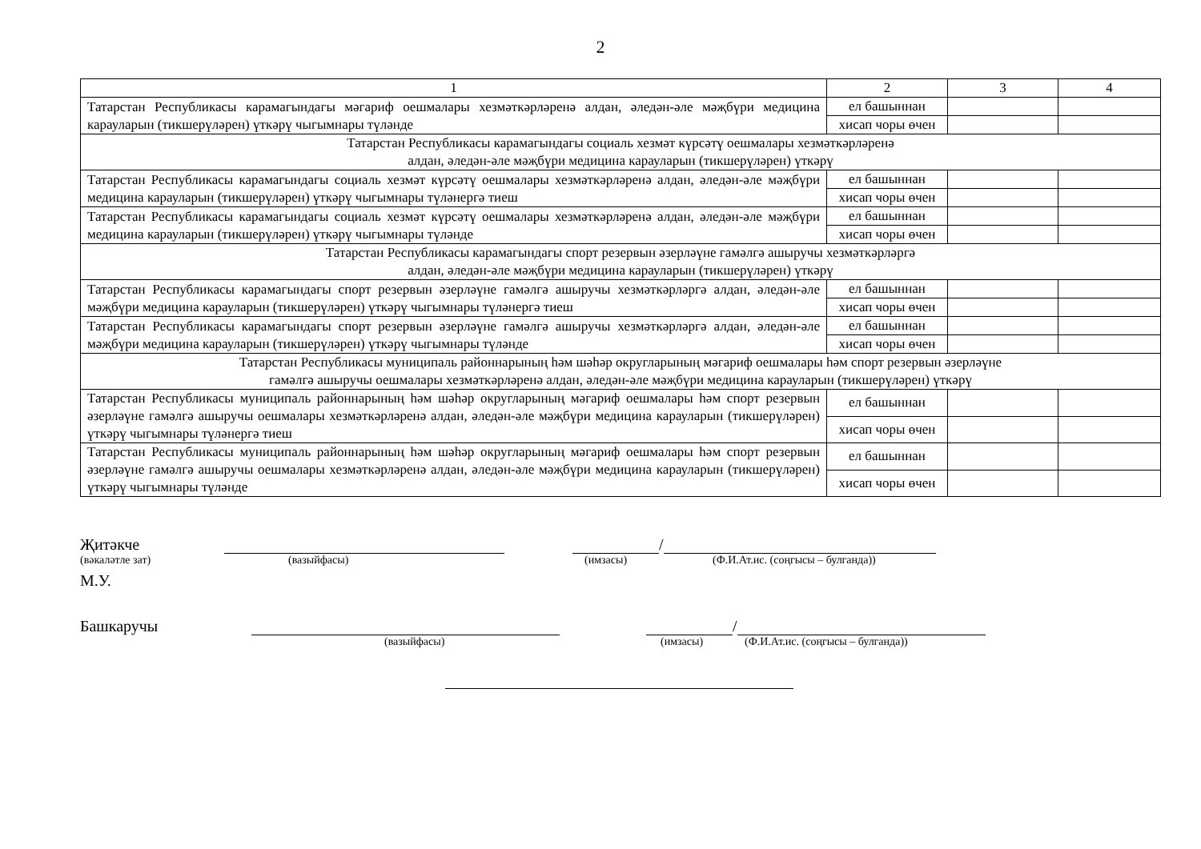2
| 1 | 2 | 3 | 4 |
| Татарстан Республикасы карамагындагы мәгариф оешмалары хезмәткәрләренә алдан, әледән-әле мәҗбүри медицина карауларын (тикшерүләрен) үткәрү чыгымнары түләнде | ел башыннан | | |
| | хисап чоры өчен | | |
| Татарстан Республикасы карамагындагы социаль хезмәт күрсәтү оешмалары хезмәткәрләренә алдан, әледән-әле мәҗбүри медицина карауларын (тикшерүләрен) үткәрү | | | |
| Татарстан Республикасы карамагындагы социаль хезмәт күрсәтү оешмалары хезмәткәрләренә алдан, әледән-әле мәҗбүри медицина карауларын (тикшерүләрен) үткәрү чыгымнары түләнергә тиеш | ел башыннан | | |
| | хисап чоры өчен | | |
| Татарстан Республикасы карамагындагы социаль хезмәт күрсәтү оешмалары хезмәткәрләренә алдан, әледән-әле мәҗбүри медицина карауларын (тикшерүләрен) үткәрү чыгымнары түләнде | ел башыннан | | |
| | хисап чоры өчен | | |
| Татарстан Республикасы карамагындагы спорт резервын әзерләүне гамәлгә ашыручы хезмәткәрләргә алдан, әледән-әле мәҗбүри медицина карауларын (тикшерүләрен) үткәрү | | | |
| Татарстан Республикасы карамагындагы спорт резервын әзерләүне гамәлгә ашыручы хезмәткәрләргә алдан, әледән-әле мәҗбүри медицина карауларын (тикшерүләрен) үткәрү чыгымнары түләнергә тиеш | ел башыннан | | |
| | хисап чоры өчен | | |
| Татарстан Республикасы карамагындагы спорт резервын әзерләүне гамәлгә ашыручы хезмәткәрләргә алдан, әледән-әле мәҗбүри медицина карауларын (тикшерүләрен) үткәрү чыгымнары түләнде | ел башыннан | | |
| | хисап чоры өчен | | |
| Татарстан Республикасы муниципаль районнарының һәм шәһәр округларының мәгариф оешмалары һәм спорт резервын әзерләүне гамәлгә ашыручы оешмалары хезмәткәрләренә алдан, әледән-әле мәҗбүри медицина карауларын (тикшерүләрен) үткәрү | | | |
| Татарстан Республикасы муниципаль районнарының һәм шәһәр округларының мәгариф оешмалары һәм спорт резервын әзерләүне гамәлгә ашыручы оешмалары хезмәткәрләренә алдан, әледән-әле мәҗбүри медицина карауларын (тикшерүләрен) үткәрү чыгымнары түләнергә тиеш | ел башыннан | | |
| | хисап чоры өчен | | |
| Татарстан Республикасы муниципаль районнарының һәм шәһәр округларының мәгариф оешмалары һәм спорт резервын әзерләүне гамәлгә ашыручы оешмалары хезмәткәрләренә алдан, әледән-әле мәҗбүри медицина карауларын (тикшерүләрен) үткәрү чыгымнары түләнде | ел башыннан | | |
| | хисап чоры өчен | | |
Җитәкче /
(вәкаләтле зат) (вазыйфасы) (имзасы) (Ф.И.Ат.ис. (соңгысы – булганда))
М.У.
Башкаручы /
(вазыйфасы) (имзасы) (Ф.И.Ат.ис. (соңгысы – булганда))